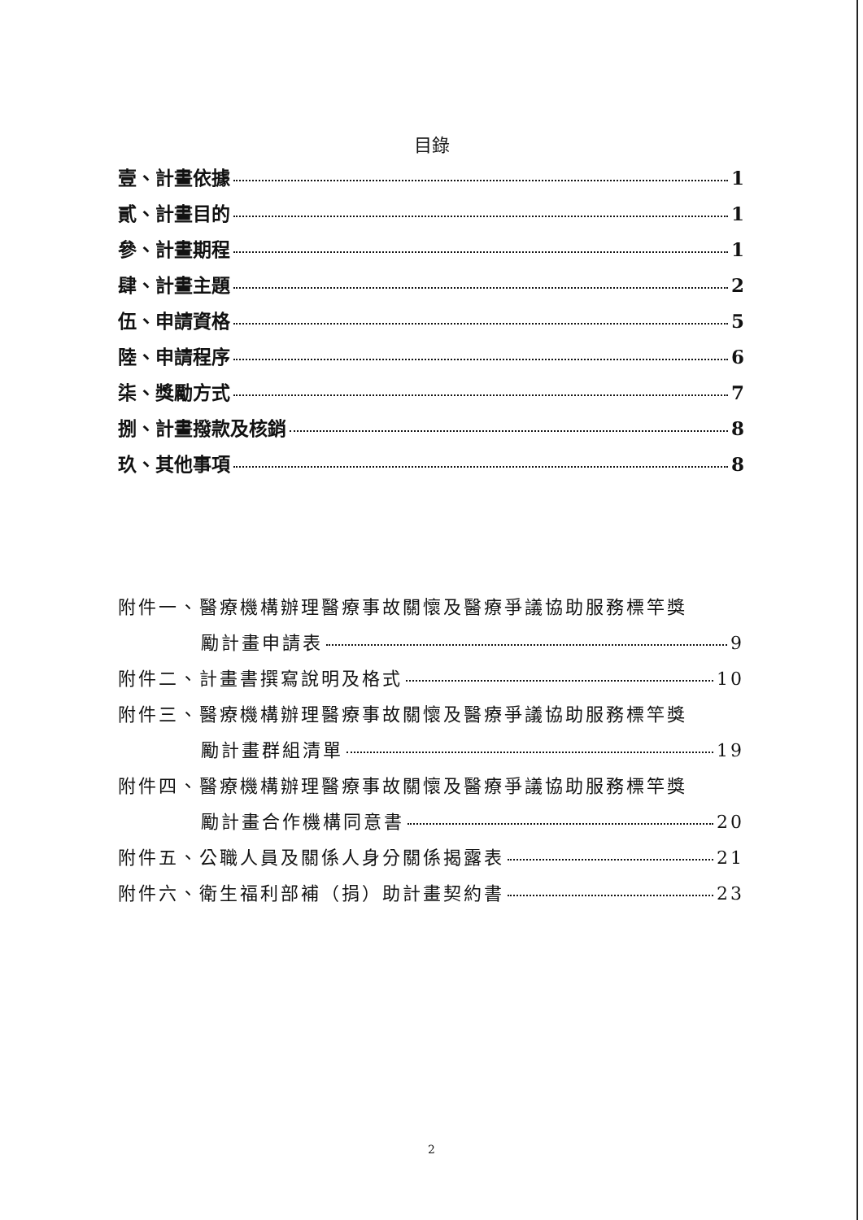目錄
壹、計畫依據 1
貳、計畫目的 1
參、計畫期程 1
肆、計畫主題 2
伍、申請資格 5
陸、申請程序 6
柒、獎勵方式 7
捌、計畫撥款及核銷 8
玖、其他事項 8
附件一、醫療機構辦理醫療事故關懷及醫療爭議協助服務標竿獎
勵計畫申請表 9
附件二、計畫書撰寫說明及格式 10
附件三、醫療機構辦理醫療事故關懷及醫療爭議協助服務標竿獎
勵計畫群組清單 19
附件四、醫療機構辦理醫療事故關懷及醫療爭議協助服務標竿獎
勵計畫合作機構同意書 20
附件五、公職人員及關係人身分關係揭露表 21
附件六、衛生福利部補（捐）助計畫契約書 23
2